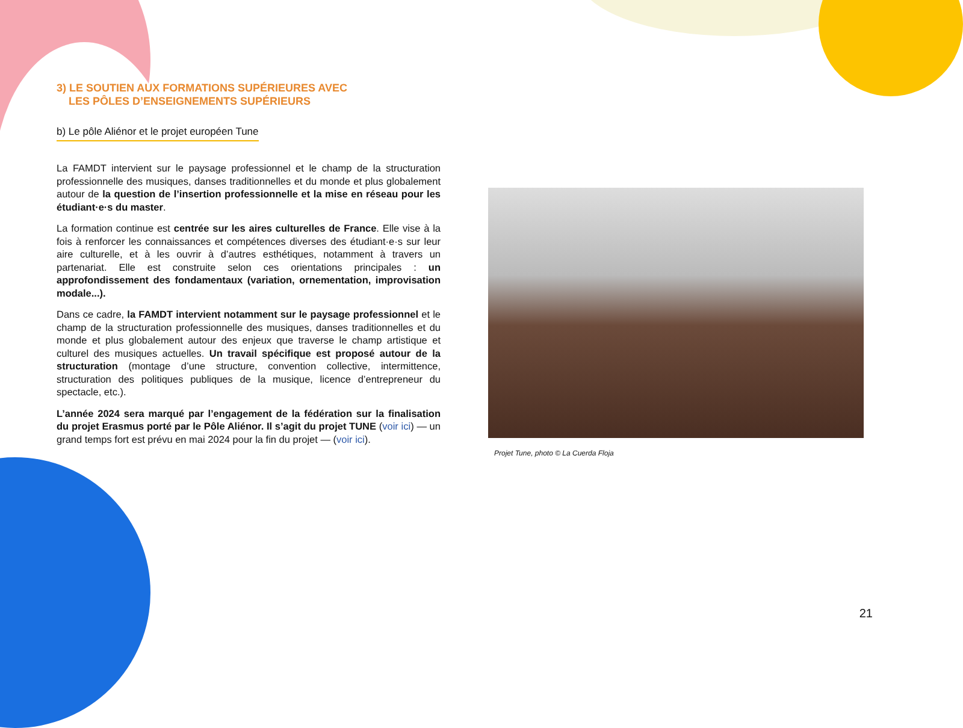3) LE SOUTIEN AUX FORMATIONS SUPÉRIEURES AVEC
LES PÔLES D’ENSEIGNEMENTS SUPÉRIEURS
b) Le pôle Aliénor et le projet européen Tune
La FAMDT intervient sur le paysage professionnel et le champ de la structuration professionnelle des musiques, danses traditionnelles et du monde et plus globalement autour de la question de l’insertion professionnelle et la mise en réseau pour les étudiant·e·s du master.
La formation continue est centrée sur les aires culturelles de France. Elle vise à la fois à renforcer les connaissances et compétences diverses des étudiant·e·s sur leur aire culturelle, et à les ouvrir à d’autres esthétiques, notamment à travers un partenariat. Elle est construite selon ces orientations principales : un approfondissement des fondamentaux (variation, ornementation, improvisation modale...).
Dans ce cadre, la FAMDT intervient notamment sur le paysage professionnel et le champ de la structuration professionnelle des musiques, danses traditionnelles et du monde et plus globalement autour des enjeux que traverse le champ artistique et culturel des musiques actuelles. Un travail spécifique est proposé autour de la structuration (montage d’une structure, convention collective, intermittence, structuration des politiques publiques de la musique, licence d’entrepreneur du spectacle, etc.).
L’année 2024 sera marqué par l’engagement de la fédération sur la finalisation du projet Erasmus porté par le Pôle Aliénor. Il s’agit du projet TUNE (voir ici) — un grand temps fort est prévu en mai 2024 pour la fin du projet — (voir ici).
Projet Tune, photo © La Cuerda Floja
21